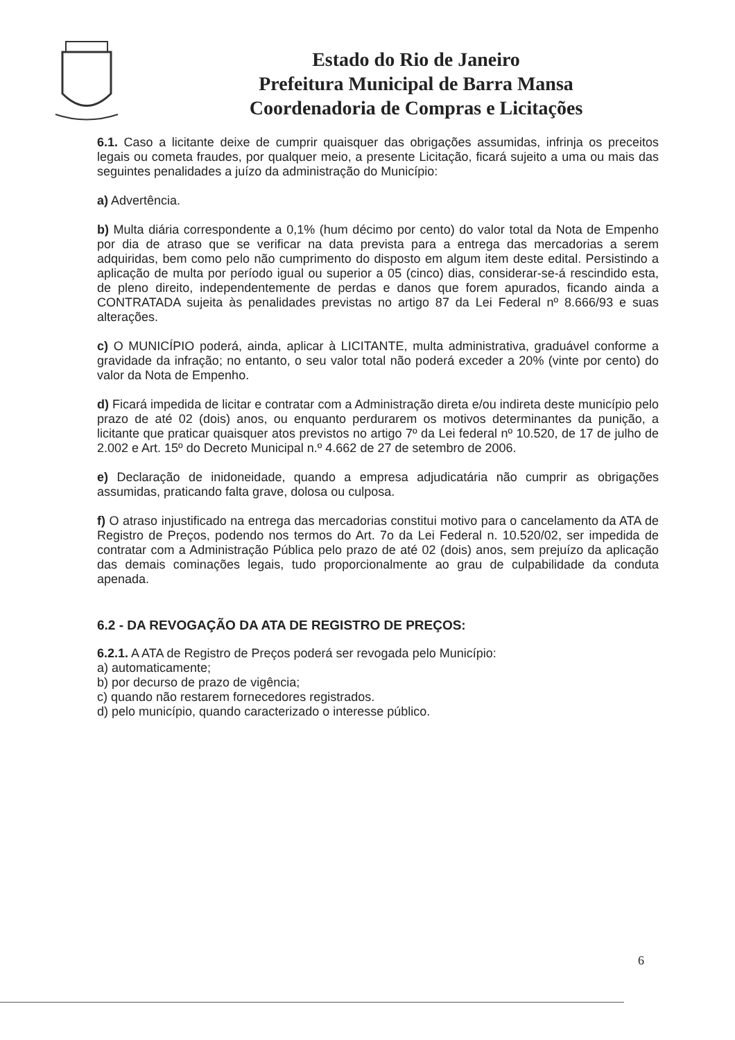Estado do Rio de Janeiro
Prefeitura Municipal de Barra Mansa
Coordenadoria de Compras e Licitações
6.1. Caso a licitante deixe de cumprir quaisquer das obrigações assumidas, infrinja os preceitos legais ou cometa fraudes, por qualquer meio, a presente Licitação, ficará sujeito a uma ou mais das seguintes penalidades a juízo da administração do Município:
a) Advertência.
b) Multa diária correspondente a 0,1% (hum décimo por cento) do valor total da Nota de Empenho por dia de atraso que se verificar na data prevista para a entrega das mercadorias a serem adquiridas, bem como pelo não cumprimento do disposto em algum item deste edital. Persistindo a aplicação de multa por período igual ou superior a 05 (cinco) dias, considerar-se-á rescindido esta, de pleno direito, independentemente de perdas e danos que forem apurados, ficando ainda a CONTRATADA sujeita às penalidades previstas no artigo 87 da Lei Federal nº 8.666/93 e suas alterações.
c) O MUNICÍPIO poderá, ainda, aplicar à LICITANTE, multa administrativa, graduável conforme a gravidade da infração; no entanto, o seu valor total não poderá exceder a 20% (vinte por cento) do valor da Nota de Empenho.
d) Ficará impedida de licitar e contratar com a Administração direta e/ou indireta deste município pelo prazo de até 02 (dois) anos, ou enquanto perdurarem os motivos determinantes da punição, a licitante que praticar quaisquer atos previstos no artigo 7º da Lei federal nº 10.520, de 17 de julho de 2.002 e Art. 15º do Decreto Municipal n.º 4.662 de 27 de setembro de 2006.
e) Declaração de inidoneidade, quando a empresa adjudicatária não cumprir as obrigações assumidas, praticando falta grave, dolosa ou culposa.
f) O atraso injustificado na entrega das mercadorias constitui motivo para o cancelamento da ATA de Registro de Preços, podendo nos termos do Art. 7o da Lei Federal n. 10.520/02, ser impedida de contratar com a Administração Pública pelo prazo de até 02 (dois) anos, sem prejuízo da aplicação das demais cominações legais, tudo proporcionalmente ao grau de culpabilidade da conduta apenada.
6.2 - DA REVOGAÇÃO DA ATA DE REGISTRO DE PREÇOS:
6.2.1. A ATA de Registro de Preços poderá ser revogada pelo Município:
a) automaticamente;
b) por decurso de prazo de vigência;
c) quando não restarem fornecedores registrados.
d) pelo município, quando caracterizado o interesse público.
6